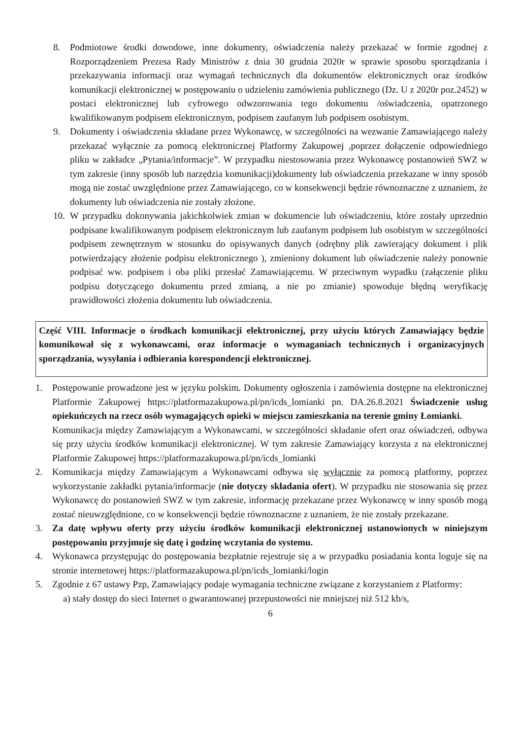8. Podmiotowe środki dowodowe, inne dokumenty, oświadczenia należy przekazać w formie zgodnej z Rozporządzeniem Prezesa Rady Ministrów z dnia 30 grudnia 2020r w sprawie sposobu sporządzania i przekazywania informacji oraz wymagań technicznych dla dokumentów elektronicznych oraz środków komunikacji elektronicznej w postępowaniu o udzieleniu zamówienia publicznego (Dz. U z 2020r poz.2452) w postaci elektronicznej lub cyfrowego odwzorowania tego dokumentu /oświadczenia, opatrzonego kwalifikowanym podpisem elektronicznym, podpisem zaufanym lub podpisem osobistym.
9. Dokumenty i oświadczenia składane przez Wykonawcę, w szczególności na wezwanie Zamawiającego należy przekazać wyłącznie za pomocą elektronicznej Platformy Zakupowej ,poprzez dołączenie odpowiedniego pliku w zakładce „Pytania/informacje”. W przypadku niestosowania przez Wykonawcę postanowień SWZ w tym zakresie (inny sposób lub narzędzia komunikacji)dokumenty lub oświadczenia przekazane w inny sposób mogą nie zostać uwzględnione przez Zamawiającego, co w konsekwencji będzie równoznaczne z uznaniem, że dokumenty lub oświadczenia nie zostały złożone.
10. W przypadku dokonywania jakichkolwiek zmian w dokumencie lub oświadczeniu, które zostały uprzednio podpisane kwalifikowanym podpisem elektronicznym lub zaufanym podpisem lub osobistym w szczególności podpisem zewnętrznym w stosunku do opisywanych danych (odrębny plik zawierający dokument i plik potwierdzający złożenie podpisu elektronicznego ), zmieniony dokument lub oświadczenie należy ponownie podpisać ww. podpisem i oba pliki przesłać Zamawiającemu. W przeciwnym wypadku (załączenie pliku podpisu dotyczącego dokumentu przed zmianą, a nie po zmianie) spowoduje błędną weryfikację prawidłowości złożenia dokumentu lub oświadczenia.
Część VIII. Informacje o środkach komunikacji elektronicznej, przy użyciu których Zamawiający będzie komunikował się z wykonawcami, oraz informacje o wymaganiach technicznych i organizacyjnych sporządzania, wysyłania i odbierania korespondencji elektronicznej.
1. Postępowanie prowadzone jest w języku polskim. Dokumenty ogłoszenia i zamówienia dostępne na elektronicznej Platformie Zakupowej https://platformazakupowa.pl/pn/icds_lomianki pn. DA.26.8.2021 Świadczenie usług opiekuńczych na rzecz osób wymagających opieki w miejscu zamieszkania na terenie gminy Łomianki.
Komunikacja między Zamawiającym a Wykonawcami, w szczególności składanie ofert oraz oświadczeń, odbywa się przy użyciu środków komunikacji elektronicznej. W tym zakresie Zamawiający korzysta z na elektronicznej Platformie Zakupowej https://platformazakupowa.pl/pn/icds_lomianki
2. Komunikacja między Zamawiającym a Wykonawcami odbywa się wyłącznie za pomocą platformy, poprzez wykorzystanie zakładki pytania/informacje (nie dotyczy składania ofert). W przypadku nie stosowania się przez Wykonawcę do postanowień SWZ w tym zakresie, informację przekazane przez Wykonawcę w inny sposób mogą zostać nieuwzględnione, co w konsekwencji będzie równoznaczne z uznaniem, że nie zostały przekazane.
3. Za datę wpływu oferty przy użyciu środków komunikacji elektronicznej ustanowionych w niniejszym postępowaniu przyjmuje się datę i godzinę wczytania do systemu.
4. Wykonawca przystępując do postępowania bezpłatnie rejestruje się a w przypadku posiadania konta loguje się na stronie internetowej https://platformazakupowa.pl/pn/icds_lomianki/login
5. Zgodnie z 67 ustawy Pzp, Zamawiający podaje wymagania techniczne związane z korzystaniem z Platformy:
a) stały dostęp do sieci Internet o gwarantowanej przepustowości nie mniejszej niż 512 kb/s,
6